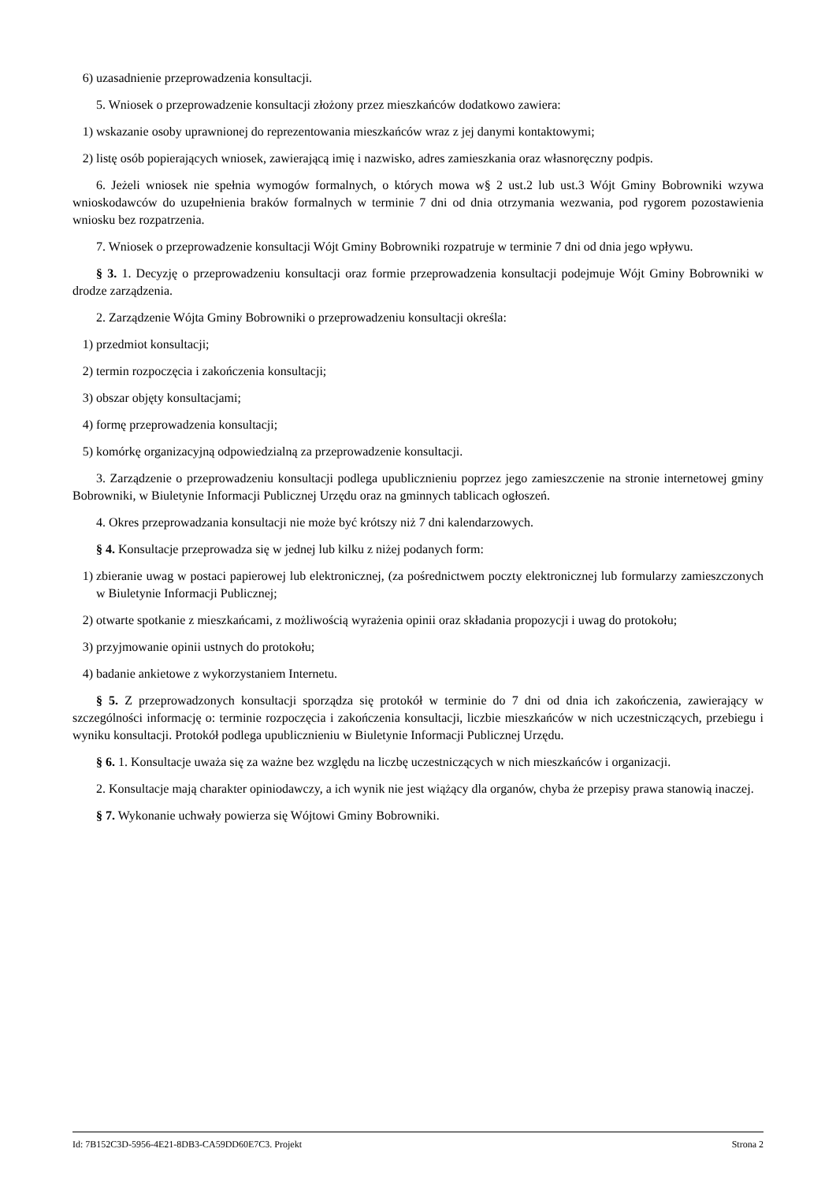6) uzasadnienie przeprowadzenia konsultacji.
5. Wniosek o przeprowadzenie konsultacji złożony przez mieszkańców dodatkowo zawiera:
1) wskazanie osoby uprawnionej do reprezentowania mieszkańców wraz z jej danymi kontaktowymi;
2) listę osób popierających wniosek, zawierającą imię i nazwisko, adres zamieszkania oraz własnoręczny podpis.
6. Jeżeli wniosek nie spełnia wymogów formalnych, o których mowa w§ 2 ust.2 lub ust.3 Wójt Gminy Bobrowniki wzywa wnioskodawców do uzupełnienia braków formalnych w terminie 7 dni od dnia otrzymania wezwania, pod rygorem pozostawienia wniosku bez rozpatrzenia.
7. Wniosek o przeprowadzenie konsultacji Wójt Gminy Bobrowniki rozpatruje w terminie 7 dni od dnia jego wpływu.
§ 3. 1. Decyzję o przeprowadzeniu konsultacji oraz formie przeprowadzenia konsultacji podejmuje Wójt Gminy Bobrowniki w drodze zarządzenia.
2. Zarządzenie Wójta Gminy Bobrowniki o przeprowadzeniu konsultacji określa:
1) przedmiot konsultacji;
2) termin rozpoczęcia i zakończenia konsultacji;
3) obszar objęty konsultacjami;
4) formę przeprowadzenia konsultacji;
5) komórkę organizacyjną odpowiedzialną za przeprowadzenie konsultacji.
3. Zarządzenie o przeprowadzeniu konsultacji podlega upublicznieniu poprzez jego zamieszczenie na stronie internetowej gminy Bobrowniki, w Biuletynie Informacji Publicznej Urzędu oraz na gminnych tablicach ogłoszeń.
4. Okres przeprowadzania konsultacji nie może być krótszy niż 7 dni kalendarzowych.
§ 4. Konsultacje przeprowadza się w jednej lub kilku z niżej podanych form:
1) zbieranie uwag w postaci papierowej lub elektronicznej, (za pośrednictwem poczty elektronicznej lub formularzy zamieszczonych w Biuletynie Informacji Publicznej;
2) otwarte spotkanie z mieszkańcami, z możliwością wyrażenia opinii oraz składania propozycji i uwag do protokołu;
3) przyjmowanie opinii ustnych do protokołu;
4) badanie ankietowe z wykorzystaniem Internetu.
§ 5. Z przeprowadzonych konsultacji sporządza się protokół w terminie do 7 dni od dnia ich zakończenia, zawierający w szczególności informację o: terminie rozpoczęcia i zakończenia konsultacji, liczbie mieszkańców w nich uczestniczących, przebiegu i wyniku konsultacji. Protokół podlega upublicznieniu w Biuletynie Informacji Publicznej Urzędu.
§ 6. 1. Konsultacje uważa się za ważne bez względu na liczbę uczestniczących w nich mieszkańców i organizacji.
2. Konsultacje mają charakter opiniodawczy, a ich wynik nie jest wiążący dla organów, chyba że przepisy prawa stanowią inaczej.
§ 7. Wykonanie uchwały powierza się Wójtowi Gminy Bobrowniki.
Id: 7B152C3D-5956-4E21-8DB3-CA59DD60E7C3. Projekt Strona 2